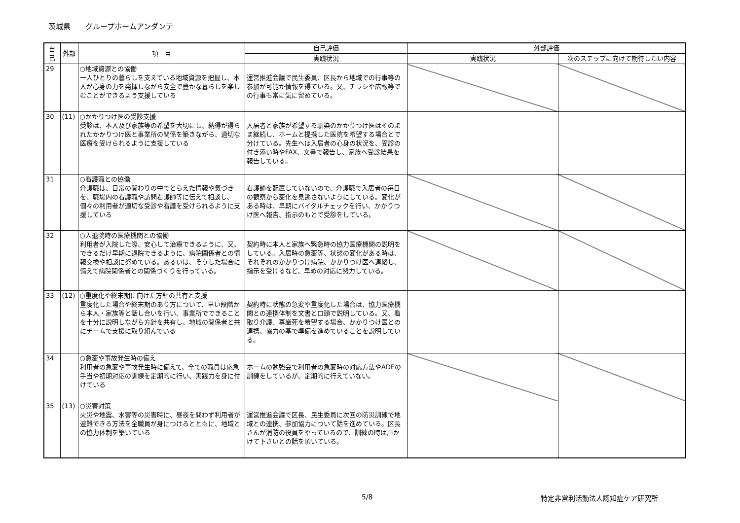茨城県　　グループホームアンダンテ
| 自己 | 外部 | 項 目 | 自己評価 | 外部評価 | |
| --- | --- | --- | --- | --- | --- |
| | | | 実践状況 | 実践状況 | 次のステップに向けて期待したい内容 |
| 29 | | ○地域資源との協働 一人ひとりの暮らしを支えている地域資源を把握し、本人が心身の力を発揮しながら安全で豊かな暮らしを楽しむことができるよう支援している | 運営推進会議で民生委員、区長から地域での行事等の参加が可能か情報を得ている。又、チラシや広報等での行事も常に気に留めている。 | | |
| 30 | (11) | ○かかりつけ医の受診支援 受診は、本人及び家族等の希望を大切にし、納得が得られたかかりつけ医と事業所の関係を築きながら、適切な医療を受けられるように支援している | 入居者と家族が希望する馴染のかかりつけ医はそのまま継続し、ホームと提携した医院を希望する場合とで分けている。先生へは入居者の心身の状況を、受診の付き添い時やFAX、文書で報告し、家族へ受診結果を報告している。 | | |
| 31 | | ○看護職との協働 介護職は、日常の関わりの中でとらえた情報や気づきを、職場内の看護職や訪問看護師等に伝えて相談し、個々の利用者が適切な受診や看護を受けられるように支援している | 看護師を配置していないので、介護職で入居者の毎日の観察から変化を見逃さないようにしている。変化がある時は、早期にバイタルチェックを行い、かかりつけ医へ報告、指示のもとで受診をしている。 | | |
| 32 | | ○入退院時の医療機関との協働 利用者が入院した際、安心して治療できるように、又、できるだけ早期に退院できるように、病院関係者との情報交換や相談に努めている。あるいは、そうした場合に備えて病院関係者との関係づくりを行っている。 | 契約時に本人と家族へ緊急時の協力医療機関の説明をしている。入居時の急変等、状態の変化がある時は、それぞれのかかりつけ病院、かかりつけ医へ連絡し、指示を受けるなど、早めの対応に努力している。 | | |
| 33 | (12) | ○重度化や終末期に向けた方針の共有と支援 重度化した場合や終末期のあり方について、早い段階から本人・家族等と話し合いを行い、事業所でできることを十分に説明しながら方針を共有し、地域の関係者と共にチームで支援に取り組んでいる | 契約時に状態の急変や重度化した場合は、協力医療機関との連携体制を文書と口頭で説明している。又、看取り介護、尊厳死を希望する場合、かかりつけ医との連携、協力の基で準備を進めていることを説明している。 | | |
| 34 | | ○急変や事故発生時の備え 利用者の急変や事故発生時に備えて、全ての職員は応急手当や初期対応の訓練を定期的に行い、実践力を身に付けている | ホームの勉強会で利用者の急変時の対応方法やADEの訓練をしているが、定期的に行えていない。 | | |
| 35 | (13) | ○災害対策 火災や地震、水害等の災害時に、昼夜を問わず利用者が避難できる方法を全職員が身につけるとともに、地域との協力体制を築いている | 運営推進会議で区長、民生委員に次回の防災訓練で地域との連携、参加協力について話を進めている。区長さんが消防の役員をやっているので、訓練の時は声かけて下さいとの話を頂いている。 | | |
5/8 特定非営利活動法人認知症ケア研究所